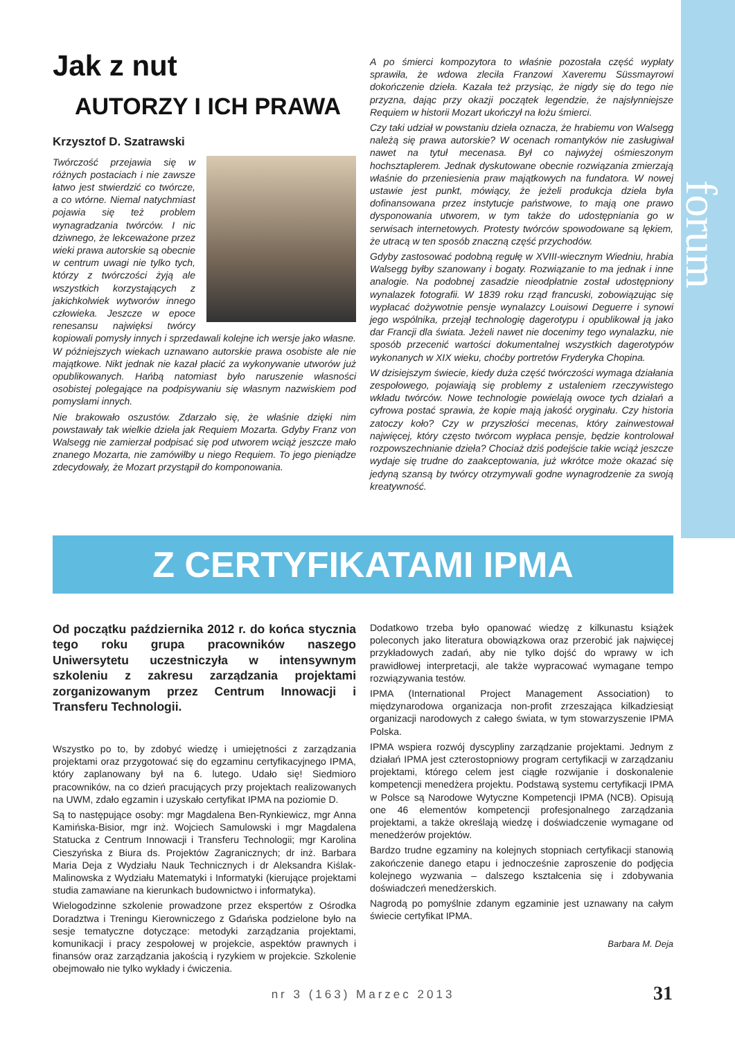forum
Jak z nut
AUTORZY I ICH PRAWA
Krzysztof D. Szatrawski
Twórczość przejawia się w różnych postaciach i nie zawsze łatwo jest stwierdzić co twórcze, a co wtórne. Niemal natychmiast pojawia się też problem wynagradzania twórców. I nic dziwnego, że lekceważone przez wieki prawa autorskie są obecnie w centrum uwagi nie tylko tych, którzy z twórczości żyją ale wszystkich korzystających z jakichkolwiek wytworów innego człowieka. Jeszcze w epoce renesansu najwięksi twórcy kopiowali pomysły innych i sprzedawali kolejne ich wersje jako własne. W późniejszych wiekach uznawano autorskie prawa osobiste ale nie majątkowe. Nikt jednak nie kazał płacić za wykonywanie utworów już opublikowanych. Hańbą natomiast było naruszenie własności osobistej polegające na podpisywaniu się własnym nazwiskiem pod pomysłami innych.
Nie brakowało oszustów. Zdarzało się, że właśnie dzięki nim powstawały tak wielkie dzieła jak Requiem Mozarta. Gdyby Franz von Walsegg nie zamierzał podpisać się pod utworem wciąż jeszcze mało znanego Mozarta, nie zamówiłby u niego Requiem. To jego pieniądze zdecydowały, że Mozart przystąpił do komponowania.
A po śmierci kompozytora to właśnie pozostała część wypłaty sprawiła, że wdowa zleciła Franzowi Xaveremu Süssmayrowi dokończenie dzieła. Kazała też przysiąc, że nigdy się do tego nie przyzna, dając przy okazji początek legendzie, że najsłynniejsze Requiem w historii Mozart ukończył na łożu śmierci.
Czy taki udział w powstaniu dzieła oznacza, że hrabiemu von Walsegg należą się prawa autorskie? W ocenach romantyków nie zasługiwał nawet na tytuł mecenasa. Był co najwyżej ośmieszonym hochsztaplerem. Jednak dyskutowane obecnie rozwiązania zmierzają właśnie do przeniesienia praw majątkowych na fundatora. W nowej ustawie jest punkt, mówiący, że jeżeli produkcja dzieła była dofinansowana przez instytucje państwowe, to mają one prawo dysponowania utworem, w tym także do udostępniania go w serwisach internetowych. Protesty twórców spowodowane są lękiem, że utracą w ten sposób znaczną część przychodów.
Gdyby zastosować podobną regułę w XVIII-wiecznym Wiedniu, hrabia Walsegg byłby szanowany i bogaty. Rozwiązanie to ma jednak i inne analogie. Na podobnej zasadzie nieodpłatnie został udostępniony wynalazek fotografii. W 1839 roku rząd francuski, zobowiązując się wypłacać dożywotnie pensje wynalazcy Louisowi Deguerre i synowi jego wspólnika, przejął technologię dagerotypu i opublikował ją jako dar Francji dla świata. Jeżeli nawet nie docenimy tego wynalazku, nie sposób przecenić wartości dokumentalnej wszystkich dagerotypów wykonanych w XIX wieku, choćby portretów Fryderyka Chopina.
W dzisiejszym świecie, kiedy duża część twórczości wymaga działania zespołowego, pojawiają się problemy z ustaleniem rzeczywistego wkładu twórców. Nowe technologie powielają owoce tych działań a cyfrowa postać sprawia, że kopie mają jakość oryginału. Czy historia zatoczy koło? Czy w przyszłości mecenas, który zainwestował najwięcej, który często twórcom wypłaca pensje, będzie kontrolował rozpowszechnianie dzieła? Chociaż dziś podejście takie wciąż jeszcze wydaje się trudne do zaakceptowania, już wkrótce może okazać się jedyną szansą by twórcy otrzymywali godne wynagrodzenie za swoją kreatywność.
Z CERTYFIKATAMI IPMA
Od początku października 2012 r. do końca stycznia tego roku grupa pracowników naszego Uniwersytetu uczestniczyła w intensywnym szkoleniu z zakresu zarządzania projektami zorganizowanym przez Centrum Innowacji i Transferu Technologii.
Wszystko po to, by zdobyć wiedzę i umiejętności z zarządzania projektami oraz przygotować się do egzaminu certyfikacyjnego IPMA, który zaplanowany był na 6. lutego. Udało się! Siedmioro pracowników, na co dzień pracujących przy projektach realizowanych na UWM, zdało egzamin i uzyskało certyfikat IPMA na poziomie D.
Są to następujące osoby: mgr Magdalena Ben-Rynkiewicz, mgr Anna Kamińska-Bisior, mgr inż. Wojciech Samulowski i mgr Magdalena Statucka z Centrum Innowacji i Transferu Technologii; mgr Karolina Cieszyńska z Biura ds. Projektów Zagranicznych; dr inż. Barbara Maria Deja z Wydziału Nauk Technicznych i dr Aleksandra Kiślak-Malinowska z Wydziału Matematyki i Informatyki (kierujące projektami studia zamawiane na kierunkach budownictwo i informatyka).
Wielogodzinne szkolenie prowadzone przez ekspertów z Ośrodka Doradztwa i Treningu Kierowniczego z Gdańska podzielone było na sesje tematyczne dotyczące: metodyki zarządzania projektami, komunikacji i pracy zespołowej w projekcie, aspektów prawnych i finansów oraz zarządzania jakością i ryzykiem w projekcie. Szkolenie obejmowało nie tylko wykłady i ćwiczenia.
Dodatkowo trzeba było opanować wiedzę z kilkunastu książek poleconych jako literatura obowiązkowa oraz przerobić jak najwięcej przykładowych zadań, aby nie tylko dojść do wprawy w ich prawidłowej interpretacji, ale także wypracować wymagane tempo rozwiązywania testów.
IPMA (International Project Management Association) to międzynarodowa organizacja non-profit zrzeszająca kilkadziesiąt organizacji narodowych z całego świata, w tym stowarzyszenie IPMA Polska.
IPMA wspiera rozwój dyscypliny zarządzanie projektami. Jednym z działań IPMA jest czterostopniowy program certyfikacji w zarządzaniu projektami, którego celem jest ciągłe rozwijanie i doskonalenie kompetencji menedżera projektu. Podstawą systemu certyfikacji IPMA w Polsce są Narodowe Wytyczne Kompetencji IPMA (NCB). Opisują one 46 elementów kompetencji profesjonalnego zarządzania projektami, a także określają wiedzę i doświadczenie wymagane od menedżerów projektów.
Bardzo trudne egzaminy na kolejnych stopniach certyfikacji stanowią zakończenie danego etapu i jednocześnie zaproszenie do podjęcia kolejnego wyzwania – dalszego kształcenia się i zdobywania doświadczeń menedżerskich.
Nagrodą po pomyślnie zdanym egzaminie jest uznawany na całym świecie certyfikat IPMA.
Barbara M. Deja
nr 3 (163) Marzec 2013
31